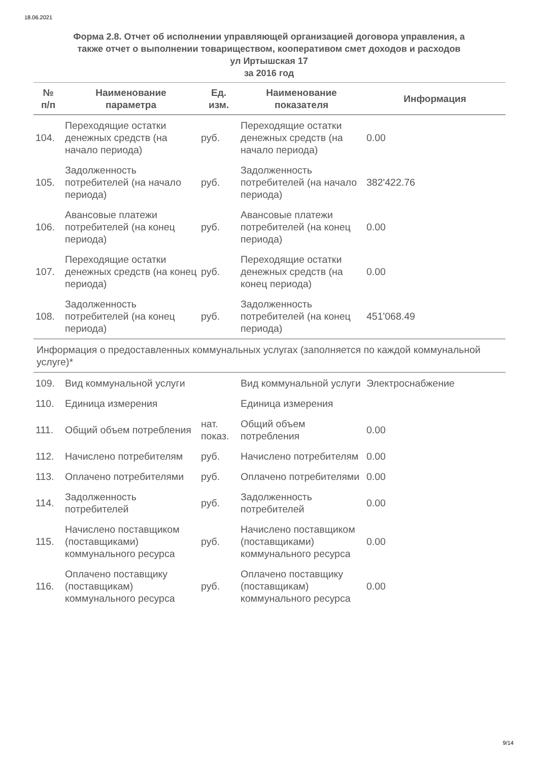18.06.2021
Форма 2.8. Отчет об исполнении управляющей организацией договора управления, а
также отчет о выполнении товариществом, кооперативом смет доходов и расходов
ул Иртышская 17
за 2016 год
| № п/п | Наименование параметра | Ед. изм. | Наименование показателя | Информация |
| --- | --- | --- | --- | --- |
| 104. | Переходящие остатки денежных средств (на начало периода) | руб. | Переходящие остатки денежных средств (на начало периода) | 0.00 |
| 105. | Задолженность потребителей (на начало периода) | руб. | Задолженность потребителей (на начало периода) | 382'422.76 |
| 106. | Авансовые платежи потребителей (на конец периода) | руб. | Авансовые платежи потребителей (на конец периода) | 0.00 |
| 107. | Переходящие остатки денежных средств (на конец периода) | руб. | Переходящие остатки денежных средств (на конец периода) | 0.00 |
| 108. | Задолженность потребителей (на конец периода) | руб. | Задолженность потребителей (на конец периода) | 451'068.49 |
| Информация о предоставленных коммунальных услугах (заполняется по каждой коммунальной услуге)* | | | | |
| 109. | Вид коммунальной услуги | | Вид коммунальной услуги | Электроснабжение |
| 110. | Единица измерения | | Единица измерения | |
| 111. | Общий объем потребления | нат. показ. | Общий объем потребления | 0.00 |
| 112. | Начислено потребителям | руб. | Начислено потребителям | 0.00 |
| 113. | Оплачено потребителями | руб. | Оплачено потребителями | 0.00 |
| 114. | Задолженность потребителей | руб. | Задолженность потребителей | 0.00 |
| 115. | Начислено поставщиком (поставщиками) коммунального ресурса | руб. | Начислено поставщиком (поставщиками) коммунального ресурса | 0.00 |
| 116. | Оплачено поставщику (поставщикам) коммунального ресурса | руб. | Оплачено поставщику (поставщикам) коммунального ресурса | 0.00 |
9/14